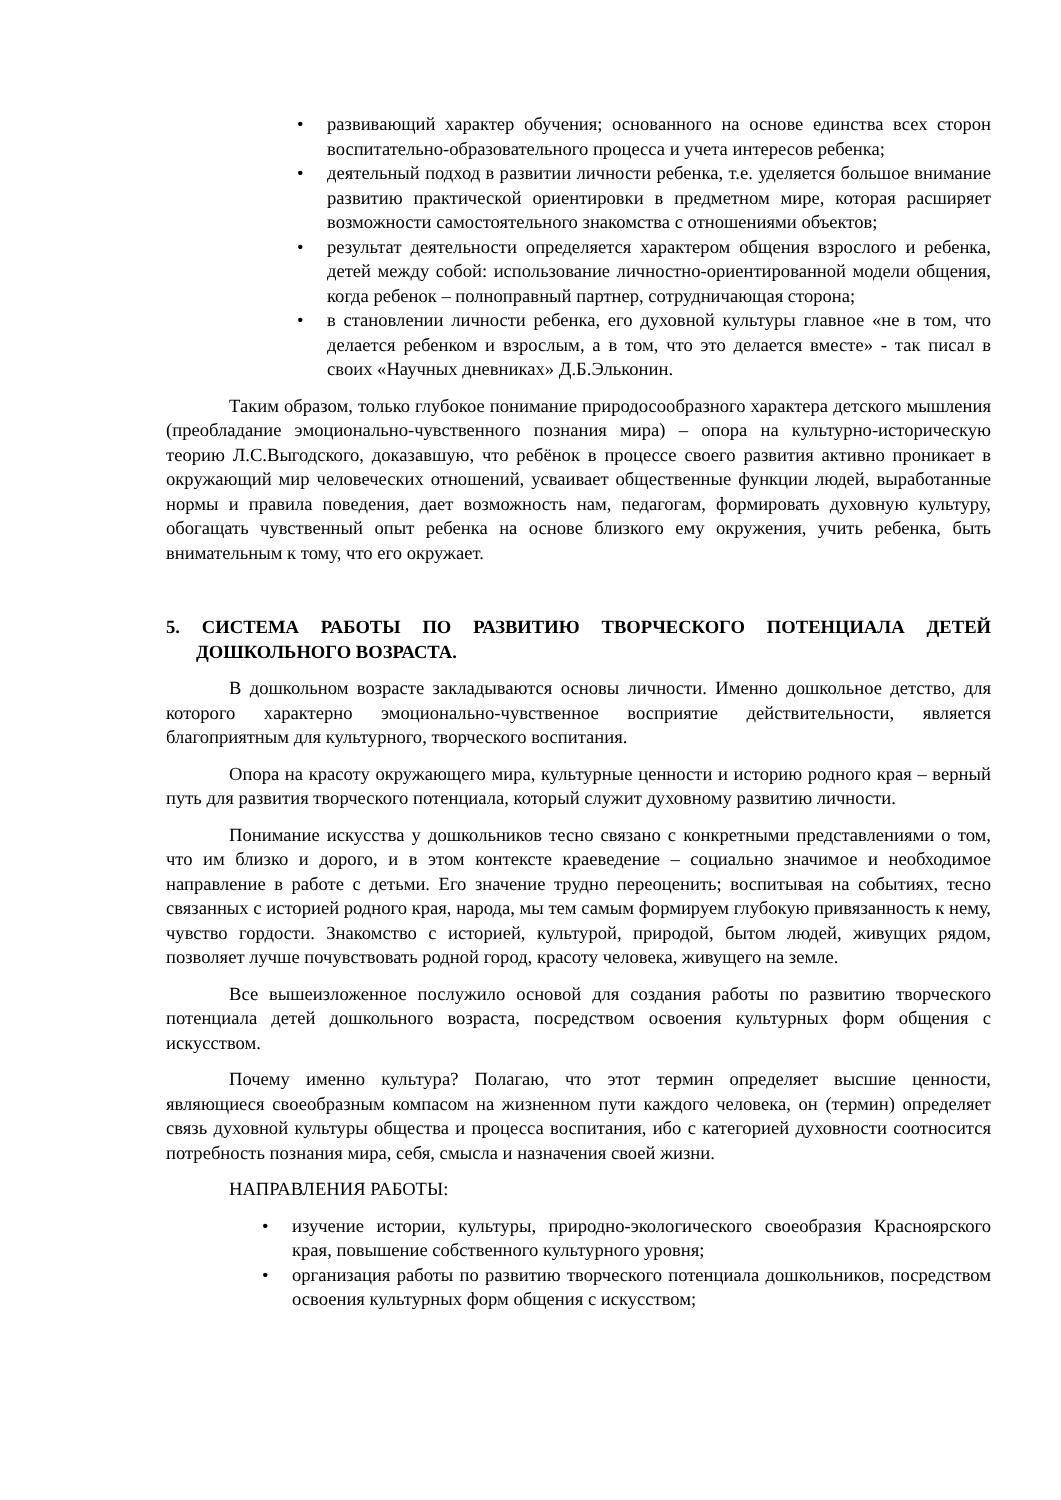• развивающий характер обучения; основанного на основе единства всех сторон воспитательно-образовательного процесса и учета интересов ребенка;
• деятельный подход в развитии личности ребенка, т.е. уделяется большое внимание развитию практической ориентировки в предметном мире, которая расширяет возможности самостоятельного знакомства с отношениями объектов;
• результат деятельности определяется характером общения взрослого и ребенка, детей между собой: использование личностно-ориентированной модели общения, когда ребенок – полноправный партнер, сотрудничающая сторона;
• в становлении личности ребенка, его духовной культуры главное «не в том, что делается ребенком и взрослым, а в том, что это делается вместе» - так писал в своих «Научных дневниках» Д.Б.Эльконин.
Таким образом, только глубокое понимание природосообразного характера детского мышления (преобладание эмоционально-чувственного познания мира) – опора на культурно-историческую теорию Л.С.Выгодского, доказавшую, что ребёнок в процессе своего развития активно проникает в окружающий мир человеческих отношений, усваивает общественные функции людей, выработанные нормы и правила поведения, дает возможность нам, педагогам, формировать духовную культуру, обогащать чувственный опыт ребенка на основе близкого ему окружения, учить ребенка, быть внимательным к тому, что его окружает.
5. СИСТЕМА РАБОТЫ ПО РАЗВИТИЮ ТВОРЧЕСКОГО ПОТЕНЦИАЛА ДЕТЕЙ ДОШКОЛЬНОГО ВОЗРАСТА.
В дошкольном возрасте закладываются основы личности. Именно дошкольное детство, для которого характерно эмоционально-чувственное восприятие действительности, является благоприятным для культурного, творческого воспитания.
Опора на красоту окружающего мира, культурные ценности и историю родного края – верный путь для развития творческого потенциала, который служит духовному развитию личности.
Понимание искусства у дошкольников тесно связано с конкретными представлениями о том, что им близко и дорого, и в этом контексте краеведение – социально значимое и необходимое направление в работе с детьми. Его значение трудно переоценить; воспитывая на событиях, тесно связанных с историей родного края, народа, мы тем самым формируем глубокую привязанность к нему, чувство гордости. Знакомство с историей, культурой, природой, бытом людей, живущих рядом, позволяет лучше почувствовать родной город, красоту человека, живущего на земле.
Все вышеизложенное послужило основой для создания работы по развитию творческого потенциала детей дошкольного возраста, посредством освоения культурных форм общения с искусством.
Почему именно культура? Полагаю, что этот термин определяет высшие ценности, являющиеся своеобразным компасом на жизненном пути каждого человека, он (термин) определяет связь духовной культуры общества и процесса воспитания, ибо с категорией духовности соотносится потребность познания мира, себя, смысла и назначения своей жизни.
НАПРАВЛЕНИЯ РАБОТЫ:
• изучение истории, культуры, природно-экологического своеобразия Красноярского края, повышение собственного культурного уровня;
• организация работы по развитию творческого потенциала дошкольников, посредством освоения культурных форм общения с искусством;